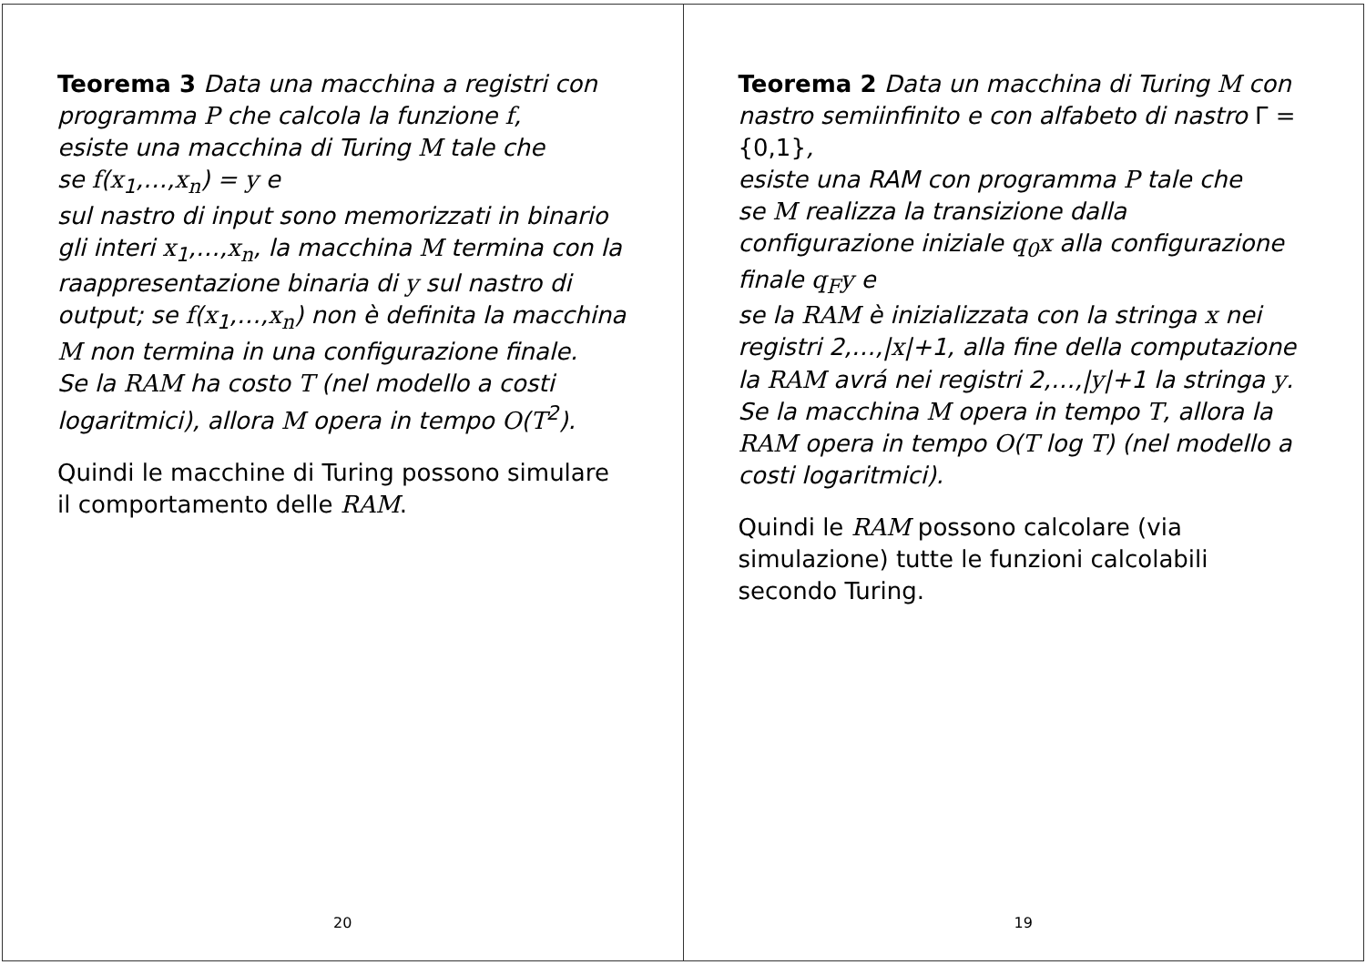Teorema 2 Data un macchina di Turing M con nastro semiinfinito e con alfabeto di nastro Γ = {0,1},
esiste una RAM con programma P tale che
se M realizza la transizione dalla configurazione iniziale q<sub>0</sub>x alla configurazione finale q<sub>F</sub>y e
se la RAM è inizializzata con la stringa x nei registri 2,…,|x|+1, alla fine della computazione la RAM avrá nei registri 2,…,|y|+1 la stringa y.
Se la macchina M opera in tempo T, allora la RAM opera in tempo O(T log T) (nel modello a costi logaritmici).
Quindi le RAM possono calcolare (via simulazione) tutte le funzioni calcolabili secondo Turing.
19
Teorema 3 Data una macchina a registri con programma P che calcola la funzione f,
esiste una macchina di Turing M tale che
se f(x<sub>1</sub>,…,x<sub>n</sub>) = y e
sul nastro di input sono memorizzati in binario gli interi x<sub>1</sub>,…,x<sub>n</sub>, la macchina M termina con la raappresentazione binaria di y sul nastro di output; se f(x<sub>1</sub>,…,x<sub>n</sub>) non è definita la macchina M non termina in una configurazione finale.
Se la RAM ha costo T (nel modello a costi logaritmici), allora M opera in tempo O(T<sup>2</sup>).
Quindi le macchine di Turing possono simulare il comportamento delle RAM.
20